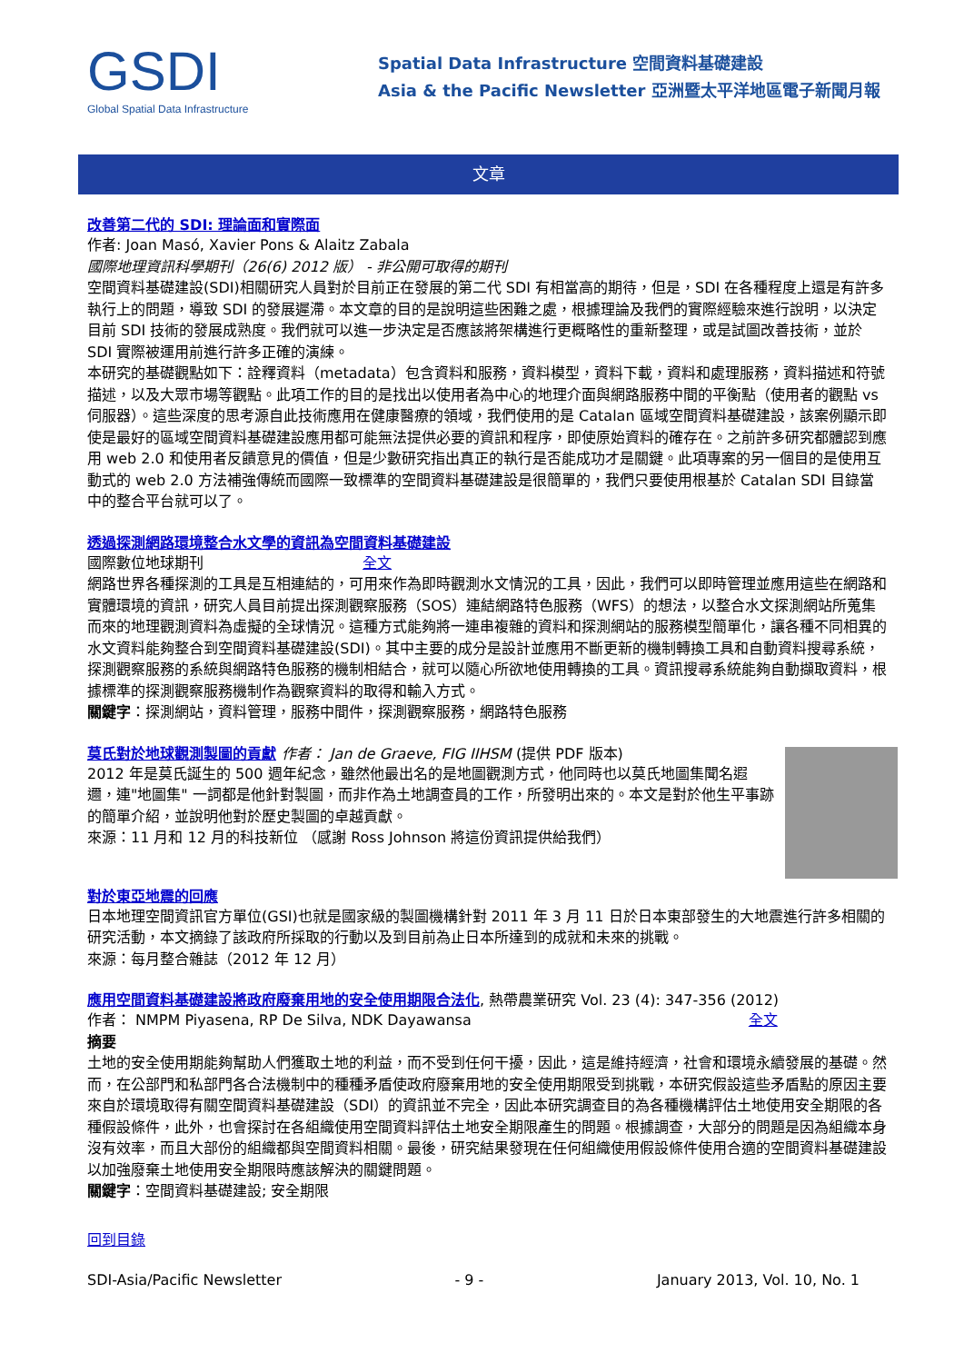GSDI
Global Spatial Data Infrastructure
Spatial Data Infrastructure 空間資料基礎建設
Asia & the Pacific Newsletter 亞洲暨太平洋地區電子新聞月報
文章
改善第二代的 SDI: 理論面和實際面
作者: Joan Masó, Xavier Pons & Alaitz Zabala
國際地理資訊科學期刊（26(6) 2012 版） - 非公開可取得的期刊
空間資料基礎建設(SDI)相關研究人員對於目前正在發展的第二代 SDI 有相當高的期待，但是，SDI 在各種程度上還是有許多執行上的問題，導致 SDI 的發展遲滯。本文章的目的是說明這些困難之處，根據理論及我們的實際經驗來進行說明，以決定目前 SDI 技術的發展成熟度。我們就可以進一步決定是否應該將架構進行更概略性的重新整理，或是試圖改善技術，並於 SDI 實際被運用前進行許多正確的演練。
本研究的基礎觀點如下：詮釋資料（metadata）包含資料和服務，資料模型，資料下載，資料和處理服務，資料描述和符號描述，以及大眾市場等觀點。此項工作的目的是找出以使用者為中心的地理介面與網路服務中間的平衡點（使用者的觀點 vs 伺服器）。這些深度的思考源自此技術應用在健康醫療的領域，我們使用的是 Catalan 區域空間資料基礎建設，該案例顯示即使是最好的區域空間資料基礎建設應用都可能無法提供必要的資訊和程序，即使原始資料的確存在。之前許多研究都體認到應用 web 2.0 和使用者反饋意見的價值，但是少數研究指出真正的執行是否能成功才是關鍵。此項專案的另一個目的是使用互動式的 web 2.0 方法補強傳統而國際一致標準的空間資料基礎建設是很簡單的，我們只要使用根基於 Catalan SDI 目錄當中的整合平台就可以了。
透過探測網路環境整合水文學的資訊為空間資料基礎建設
國際數位地球期刊 全文
網路世界各種探測的工具是互相連結的，可用來作為即時觀測水文情況的工具，因此，我們可以即時管理並應用這些在網路和實體環境的資訊，研究人員目前提出探測觀察服務（SOS）連結網路特色服務（WFS）的想法，以整合水文探測網站所蒐集而來的地理觀測資料為虛擬的全球情況。這種方式能夠將一連串複雜的資料和探測網站的服務模型簡單化，讓各種不同相異的水文資料能夠整合到空間資料基礎建設(SDI)。其中主要的成分是設計並應用不斷更新的機制轉換工具和自動資料搜尋系統，探測觀察服務的系統與網路特色服務的機制相結合，就可以隨心所欲地使用轉換的工具。資訊搜尋系統能夠自動擷取資料，根據標準的探測觀察服務機制作為觀察資料的取得和輸入方式。
關鍵字：探測網站，資料管理，服務中間件，探測觀察服務，網路特色服務
莫氏對於地球觀測製圖的貢獻 作者： Jan de Graeve, FIG IIHSM (提供 PDF 版本)
2012 年是莫氏誕生的 500 週年紀念，雖然他最出名的是地圖觀測方式，他同時也以莫氏地圖集聞名遐邇，連"地圖集" 一詞都是他針對製圖，而非作為土地調查員的工作，所發明出來的。本文是對於他生平事跡的簡單介紹，並說明他對於歷史製圖的卓越貢獻。
來源：11 月和 12 月的科技新位 （感謝 Ross Johnson 將這份資訊提供給我們）
對於東亞地震的回應
日本地理空間資訊官方單位(GSI)也就是國家級的製圖機構針對 2011 年 3 月 11 日於日本東部發生的大地震進行許多相關的研究活動，本文摘錄了該政府所採取的行動以及到目前為止日本所達到的成就和未來的挑戰。
來源：每月整合雜誌（2012 年 12 月）
應用空間資料基礎建設將政府廢棄用地的安全使用期限合法化, 熱帶農業研究 Vol. 23 (4): 347-356 (2012)
作者： NMPM Piyasena, RP De Silva, NDK Dayawansa 全文
摘要
土地的安全使用期能夠幫助人們獲取土地的利益，而不受到任何干擾，因此，這是維持經濟，社會和環境永續發展的基礎。然而，在公部門和私部門各合法機制中的種種矛盾使政府廢棄用地的安全使用期限受到挑戰，本研究假設這些矛盾點的原因主要來自於環境取得有關空間資料基礎建設（SDI）的資訊並不完全，因此本研究調查目的為各種機構評估土地使用安全期限的各種假設條件，此外，也會探討在各組織使用空間資料評估土地安全期限產生的問題。根據調查，大部分的問題是因為組織本身沒有效率，而且大部份的組織都與空間資料相關。最後，研究結果發現在任何組織使用假設條件使用合適的空間資料基礎建設以加強廢棄土地使用安全期限時應該解決的關鍵問題。
關鍵字：空間資料基礎建設; 安全期限
回到目錄
SDI-Asia/Pacific Newsletter - 9 - January 2013, Vol. 10, No. 1